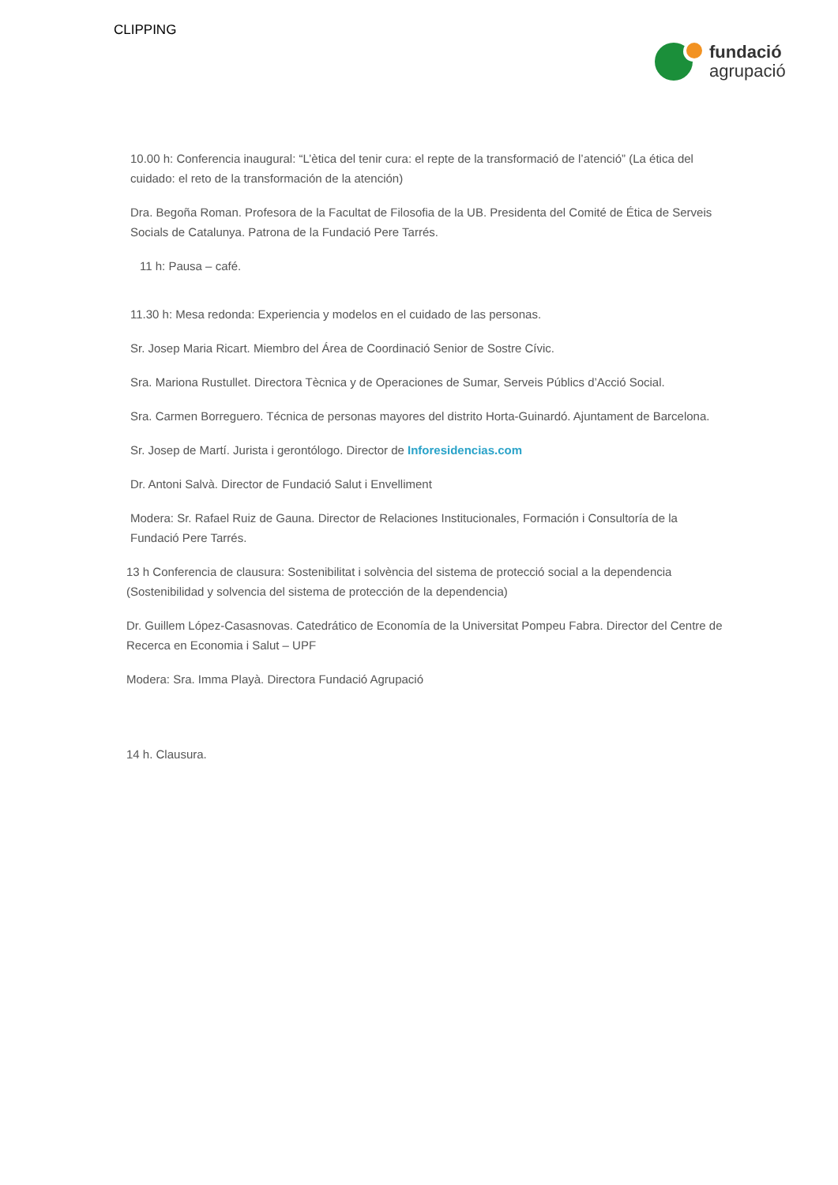CLIPPING
fundació
agrupació
10.00 h: Conferencia inaugural: “L’ètica del tenir cura: el repte de la transformació de l’atenció” (La ética del cuidado: el reto de la transformación de la atención)
Dra. Begoña Roman. Profesora de la Facultat de Filosofia de la UB. Presidenta del Comité de Ética de Serveis Socials de Catalunya. Patrona de la Fundació Pere Tarrés.
11 h: Pausa – café.
11.30 h: Mesa redonda: Experiencia y modelos en el cuidado de las personas.
Sr. Josep Maria Ricart. Miembro del Área de Coordinació Senior de Sostre Cívic.
Sra. Mariona Rustullet. Directora Tècnica y de Operaciones de Sumar, Serveis Públics d’Acció Social.
Sra. Carmen Borreguero. Técnica de personas mayores del distrito Horta-Guinardó. Ajuntament de Barcelona.
Sr. Josep de Martí. Jurista i gerontólogo. Director de Inforesidencias.com
Dr. Antoni Salvà. Director de Fundació Salut i Envelliment
Modera: Sr. Rafael Ruiz de Gauna. Director de Relaciones Institucionales, Formación i Consultoría de la Fundació Pere Tarrés.
13 h Conferencia de clausura: Sostenibilitat i solvència del sistema de protecció social a la dependencia (Sostenibilidad y solvencia del sistema de protección de la dependencia)
Dr. Guillem López-Casasnovas. Catedrático de Economía de la Universitat Pompeu Fabra. Director del Centre de Recerca en Economia i Salut – UPF
Modera: Sra. Imma Playà. Directora Fundació Agrupació
14 h. Clausura.